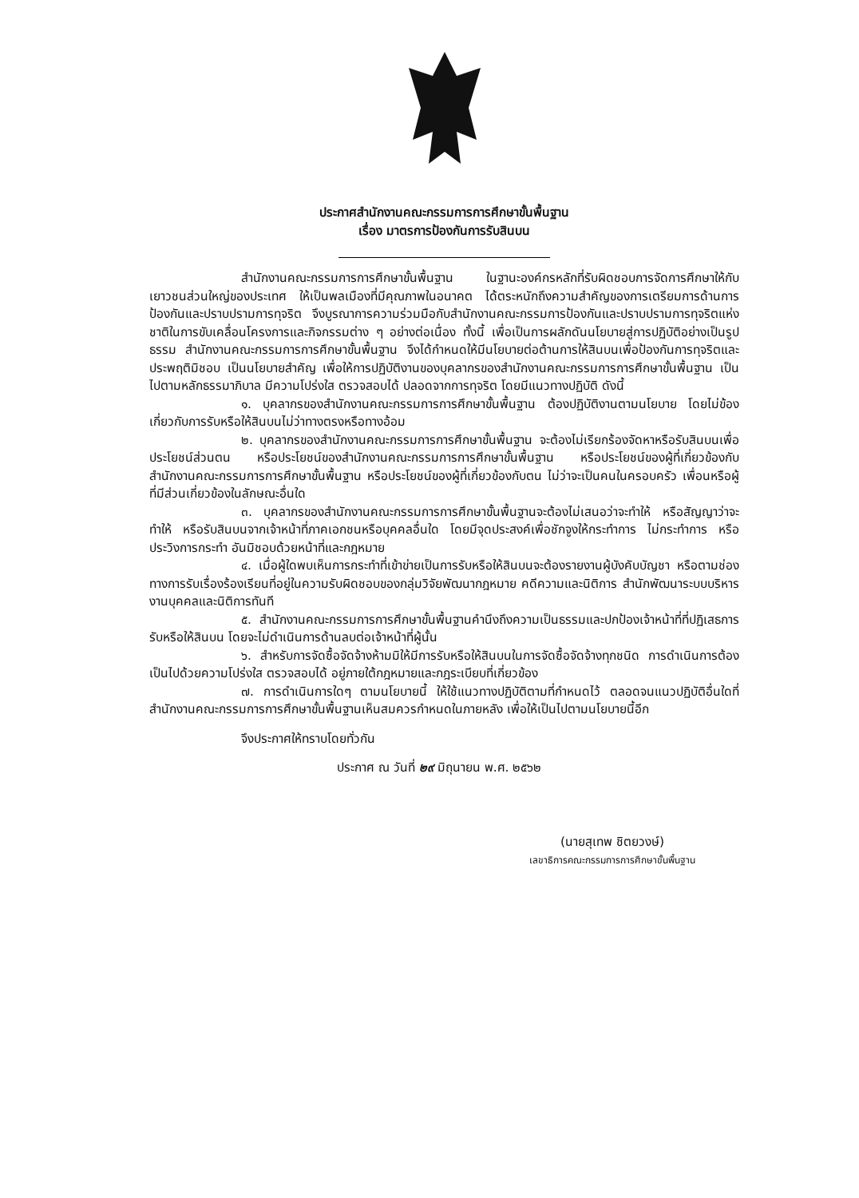ประกาศสำนักงานคณะกรรมการการศึกษาขั้นพื้นฐาน
เรื่อง มาตรการป้องกันการรับสินบน
สำนักงานคณะกรรมการการศึกษาขั้นพื้นฐาน ในฐานะองค์กรหลักที่รับผิดชอบการจัดการศึกษาให้กับเยาวชนส่วนใหญ่ของประเทศ ให้เป็นพลเมืองที่มีคุณภาพในอนาคต ได้ตระหนักถึงความสำคัญของการเตรียมการด้านการป้องกันและปราบปรามการทุจริต จึงบูรณาการความร่วมมือกับสำนักงานคณะกรรมการป้องกันและปราบปรามการทุจริตแห่งชาติในการขับเคลื่อนโครงการและกิจกรรมต่าง ๆ อย่างต่อเนื่อง ทั้งนี้ เพื่อเป็นการผลักดันนโยบายสู่การปฏิบัติอย่างเป็นรูปธรรม สำนักงานคณะกรรมการการศึกษาขั้นพื้นฐาน จึงได้กำหนดให้มีนโยบายต่อต้านการให้สินบนเพื่อป้องกันการทุจริตและประพฤติมิชอบ เป็นนโยบายสำคัญ เพื่อให้การปฏิบัติงานของบุคลากรของสำนักงานคณะกรรมการการศึกษาขั้นพื้นฐาน เป็นไปตามหลักธรรมาภิบาล มีความโปร่งใส ตรวจสอบได้ ปลอดจากการทุจริต โดยมีแนวทางปฏิบัติ ดังนี้
๑. บุคลากรของสำนักงานคณะกรรมการการศึกษาขั้นพื้นฐาน ต้องปฏิบัติงานตามนโยบาย โดยไม่ข้องเกี่ยวกับการรับหรือให้สินบนไม่ว่าทางตรงหรือทางอ้อม
๒. บุคลากรของสำนักงานคณะกรรมการการศึกษาขั้นพื้นฐาน จะต้องไม่เรียกร้องจัดหาหรือรับสินบนเพื่อประโยชน์ส่วนตน หรือประโยชน์ของสำนักงานคณะกรรมการการศึกษาขั้นพื้นฐาน หรือประโยชน์ของผู้ที่เกี่ยวข้องกับสำนักงานคณะกรรมการการศึกษาขั้นพื้นฐาน หรือประโยชน์ของผู้ที่เกี่ยวข้องกับตน ไม่ว่าจะเป็นคนในครอบครัว เพื่อนหรือผู้ที่มีส่วนเกี่ยวข้องในลักษณะอื่นใด
๓. บุคลากรของสำนักงานคณะกรรมการการศึกษาขั้นพื้นฐานจะต้องไม่เสนอว่าจะทำให้ หรือสัญญาว่าจะทำให้ หรือรับสินบนจากเจ้าหน้าที่ภาคเอกชนหรือบุคคลอื่นใด โดยมีจุดประสงค์เพื่อชักจูงให้กระทำการ ไม่กระทำการ หรือประวิงการกระทำ อันมิชอบด้วยหน้าที่และกฎหมาย
๔. เมื่อผู้ใดพบเห็นการกระทำที่เข้าข่ายเป็นการรับหรือให้สินบนจะต้องรายงานผู้บังคับบัญชา หรือตามช่องทางการรับเรื่องร้องเรียนที่อยู่ในความรับผิดชอบของกลุ่มวิจัยพัฒนากฎหมาย คดีความและนิติการ สำนักพัฒนาระบบบริหารงานบุคคลและนิติการทันที
๕. สำนักงานคณะกรรมการการศึกษาขั้นพื้นฐานคำนึงถึงความเป็นธรรมและปกป้องเจ้าหน้าที่ที่ปฏิเสธการรับหรือให้สินบน โดยจะไม่ดำเนินการด้านลบต่อเจ้าหน้าที่ผู้นั้น
๖. สำหรับการจัดซื้อจัดจ้างห้ามมิให้มีการรับหรือให้สินบนในการจัดซื้อจัดจ้างทุกชนิด การดำเนินการต้องเป็นไปด้วยความโปร่งใส ตรวจสอบได้ อยู่ภายใต้กฎหมายและกฎระเบียบที่เกี่ยวข้อง
๗. การดำเนินการใดๆ ตามนโยบายนี้ ให้ใช้แนวทางปฏิบัติตามที่กำหนดไว้ ตลอดจนแนวปฏิบัติอื่นใดที่สำนักงานคณะกรรมการการศึกษาขั้นพื้นฐานเห็นสมควรกำหนดในภายหลัง เพื่อให้เป็นไปตามนโยบายนี้อีก
จึงประกาศให้ทราบโดยทั่วกัน
ประกาศ ณ วันที่ ๒๙ มิถุนายน พ.ศ. ๒๕๖๒
(นายสุเทพ ชิตยวงษ์)
เลขาธิการคณะกรรมการการศึกษาขั้นพื้นฐาน